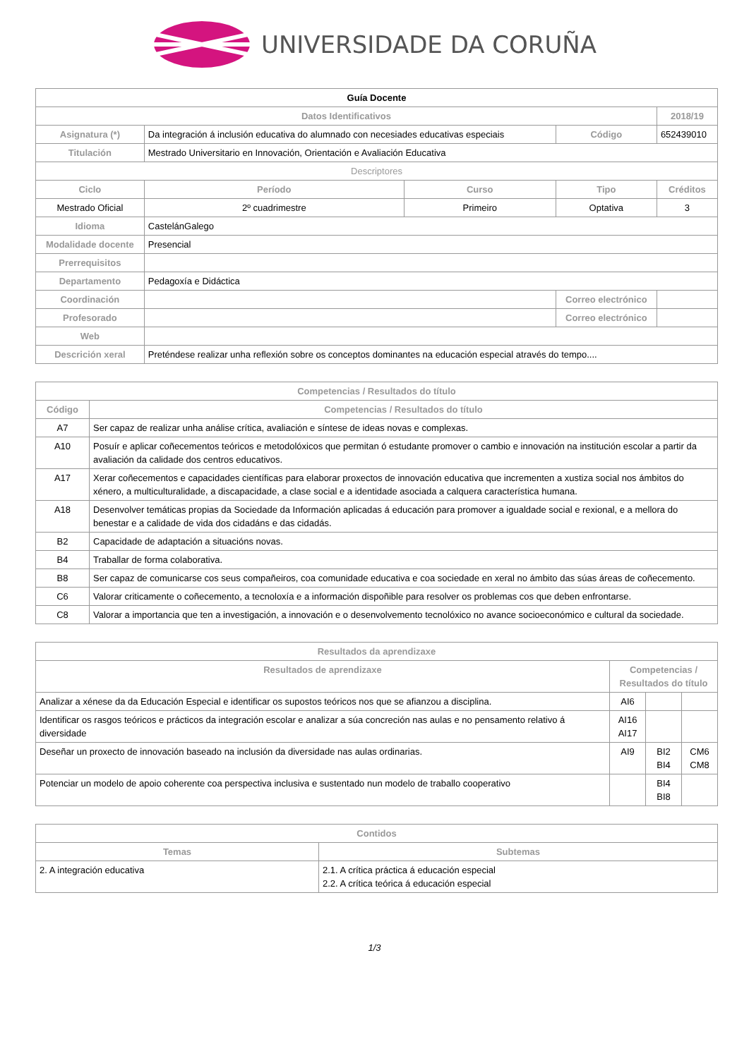UNIVERSIDADE DA CORUÑA
| Guía Docente | | | | |
| --- | --- | --- | --- | --- |
| Datos Identificativos | | | | 2018/19 |
| Asignatura (*) | Da integración á inclusión educativa do alumnado con necesiades educativas especiais | | Código | 652439010 |
| Titulación | Mestrado Universitario en Innovación, Orientación e Avaliación Educativa | | | |
| Descriptores | | | | |
| Ciclo | Período | Curso | Tipo | Créditos |
| Mestrado Oficial | 2º cuadrimestre | Primeiro | Optativa | 3 |
| Idioma | CastelánGalego | | | |
| Modalidade docente | Presencial | | | |
| Prerrequisitos | | | | |
| Departamento | Pedagoxía e Didáctica | | | |
| Coordinación | | | Correo electrónico | |
| Profesorado | | | Correo electrónico | |
| Web | | | | |
| Descrición xeral | Preténdese realizar unha reflexión sobre os conceptos dominantes na educación especial através do tempo.... | | | |
| Competencias / Resultados do título | |
| --- | --- |
| Código | Competencias / Resultados do título |
| A7 | Ser capaz de realizar unha análise crítica, avaliación e síntese de ideas novas e complexas. |
| A10 | Posuír e aplicar coñecementos teóricos e metodolóxicos que permitan ó estudante promover o cambio e innovación na institución escolar a partir da avaliación da calidade dos centros educativos. |
| A17 | Xerar coñecementos e capacidades científicas para elaborar proxectos de innovación educativa que incrementen a xustiza social nos ámbitos do xénero, a multiculturalidade, a discapacidade, a clase social e a identidade asociada a calquera característica humana. |
| A18 | Desenvolver temáticas propias da Sociedade da Información aplicadas á educación para promover a igualdade social e rexional, e a mellora do benestar e a calidade de vida dos cidadáns e das cidadás. |
| B2 | Capacidade de adaptación a situacións novas. |
| B4 | Traballar de forma colaborativa. |
| B8 | Ser capaz de comunicarse cos seus compañeiros, coa comunidade educativa e coa sociedade en xeral no ámbito das súas áreas de coñecemento. |
| C6 | Valorar criticamente o coñecemento, a tecnoloxía e a información dispoñible para resolver os problemas cos que deben enfrontarse. |
| C8 | Valorar a importancia que ten a investigación, a innovación e o desenvolvemento tecnolóxico no avance socioeconómico e cultural da sociedade. |
| Resultados da aprendizaxe | | | |
| --- | --- | --- | --- |
| Resultados de aprendizaxe | Competencias / Resultados do título | | |
| Analizar a xénese da da Educación Especial e identificar os supostos teóricos nos que se afianzou a disciplina. | AI6 | | |
| Identificar os rasgos teóricos e prácticos da integración escolar e analizar a súa concreción nas aulas e no pensamento relativo á diversidade | AI16 AI17 | | |
| Deseñar un proxecto de innovación baseado na inclusión da diversidade nas aulas ordinarias. | AI9 | BI2 BI4 | CM6 CM8 |
| Potenciar un modelo de apoio coherente coa perspectiva inclusiva e sustentado nun modelo de traballo cooperativo | | BI4 BI8 | |
| Contidos | |
| --- | --- |
| Temas | Subtemas |
| 2. A integración educativa | 2.1. A crítica práctica á educación especial 2.2. A crítica teórica á educación especial |
1/3